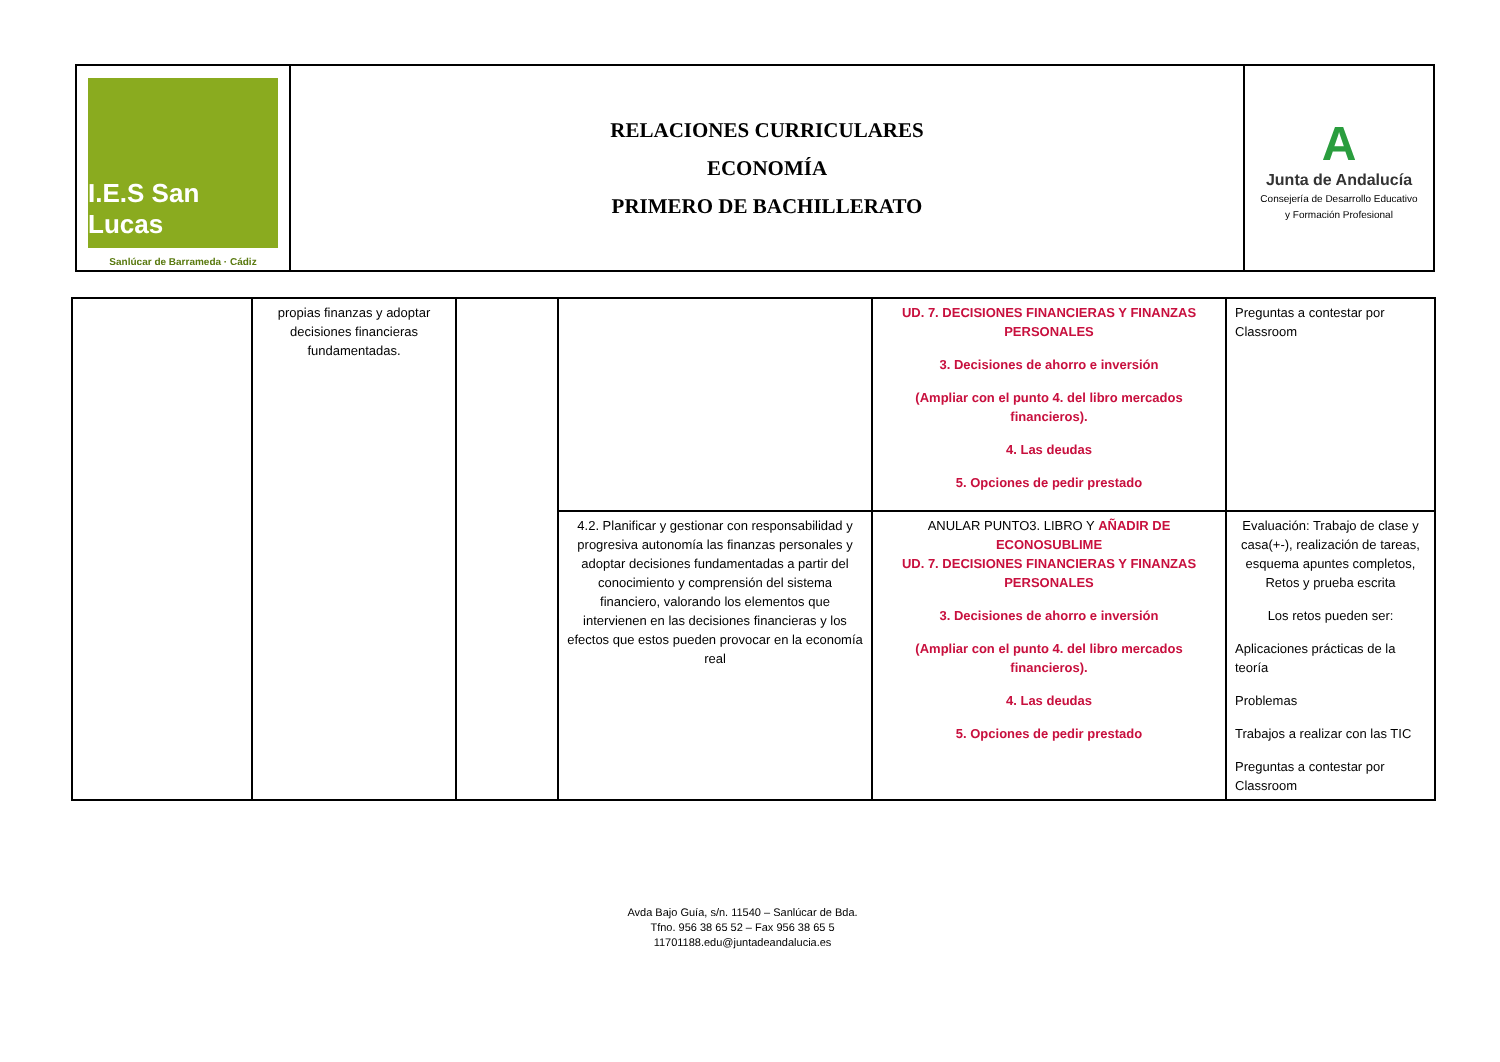| I.E.S San Lucas Sanlúcar de Barrameda · Cádiz | RELACIONES CURRICULARES ECONOMÍA PRIMERO DE BACHILLERATO | A Junta de Andalucía Consejería de Desarrollo Educativo y Formación Profesional |
| | propias finanzas y adoptar decisiones financieras fundamentadas. | | | UD. 7. DECISIONES FINANCIERAS Y FINANZAS PERSONALES 3. Decisiones de ahorro e inversión (Ampliar con el punto 4. del libro mercados financieros). 4. Las deudas 5. Opciones de pedir prestado | Preguntas a contestar por Classroom |
| | | | 4.2. Planificar y gestionar con responsabilidad y progresiva autonomía las finanzas personales y adoptar decisiones fundamentadas a partir del conocimiento y comprensión del sistema financiero, valorando los elementos que intervienen en las decisiones financieras y los efectos que estos pueden provocar en la economía real | ANULAR PUNTO3. LIBRO Y AÑADIR DE ECONOSUBLIME UD. 7. DECISIONES FINANCIERAS Y FINANZAS PERSONALES 3. Decisiones de ahorro e inversión (Ampliar con el punto 4. del libro mercados financieros). 4. Las deudas 5. Opciones de pedir prestado | Evaluación: Trabajo de clase y casa(+-), realización de tareas, esquema apuntes completos, Retos y prueba escrita Los retos pueden ser: Aplicaciones prácticas de la teoría Problemas Trabajos a realizar con las TIC Preguntas a contestar por Classroom |
Avda Bajo Guía, s/n. 11540 – Sanlúcar de Bda.
Tfno. 956 38 65 52 – Fax 956 38 65 5
11701188.edu@juntadeandalucia.es